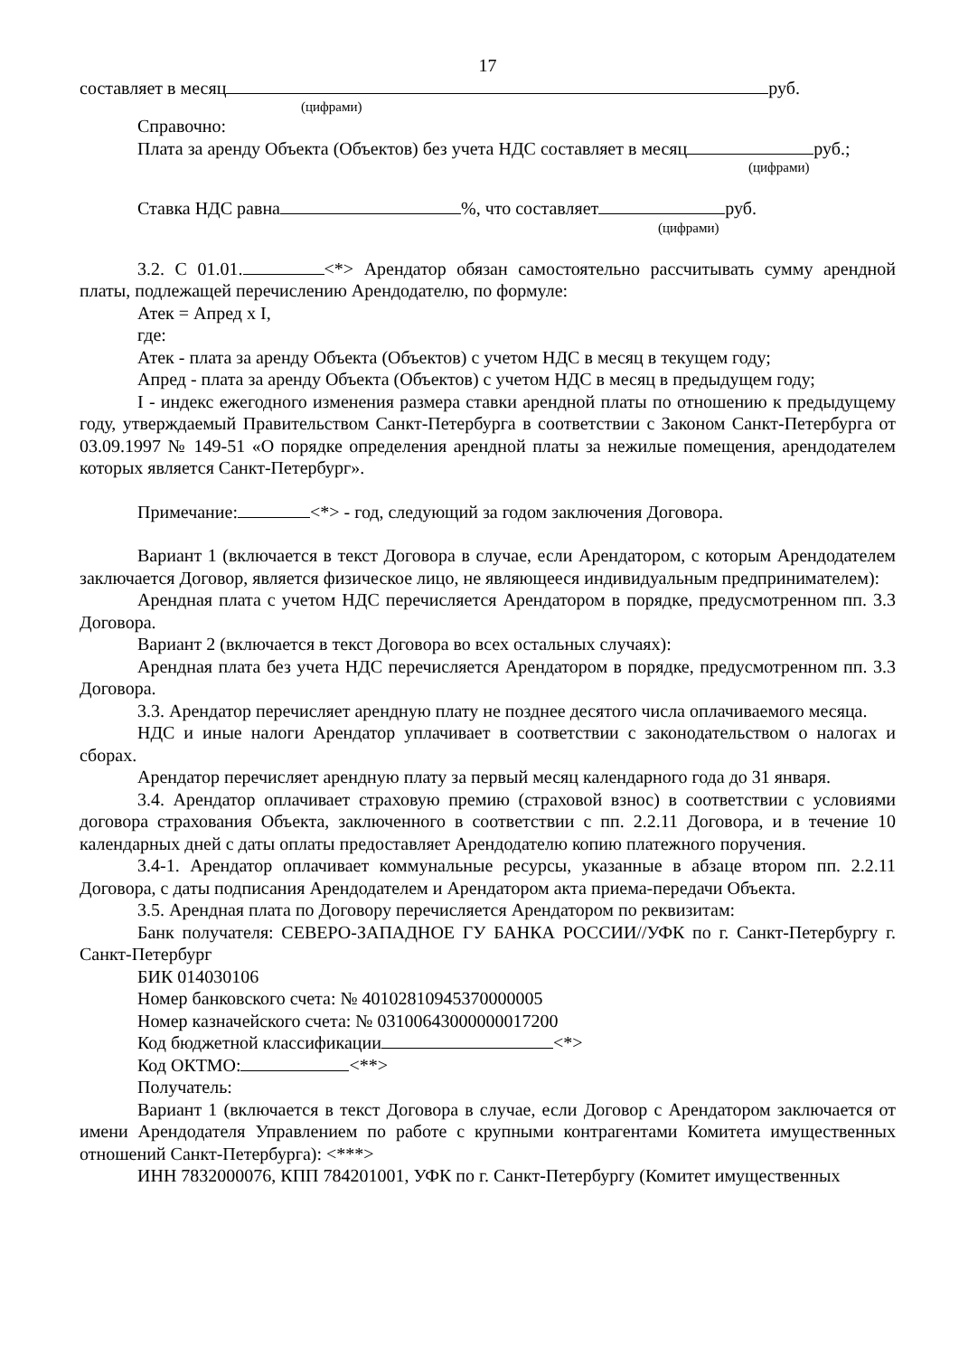17
составляет в месяц руб.
(цифрами)
Справочно:
Плата за аренду Объекта (Объектов) без учета НДС составляет в месяц руб.;
(цифрами)
Ставка НДС равна %, что составляет руб.
(цифрами)
3.2. С 01.01. <*> Арендатор обязан самостоятельно рассчитывать сумму арендной платы, подлежащей перечислению Арендодателю, по формуле:
Атек = Апред x I,
где:
Атек - плата за аренду Объекта (Объектов) с учетом НДС в месяц в текущем году;
Апред - плата за аренду Объекта (Объектов) с учетом НДС в месяц в предыдущем году;
I - индекс ежегодного изменения размера ставки арендной платы по отношению к предыдущему году, утверждаемый Правительством Санкт-Петербурга в соответствии с Законом Санкт-Петербурга от 03.09.1997 № 149-51 «О порядке определения арендной платы за нежилые помещения, арендодателем которых является Санкт-Петербург».
Примечание: <*> - год, следующий за годом заключения Договора.
Вариант 1 (включается в текст Договора в случае, если Арендатором, с которым Арендодателем заключается Договор, является физическое лицо, не являющееся индивидуальным предпринимателем):
Арендная плата с учетом НДС перечисляется Арендатором в порядке, предусмотренном пп. 3.3 Договора.
Вариант 2 (включается в текст Договора во всех остальных случаях):
Арендная плата без учета НДС перечисляется Арендатором в порядке, предусмотренном пп. 3.3 Договора.
3.3. Арендатор перечисляет арендную плату не позднее десятого числа оплачиваемого месяца.
НДС и иные налоги Арендатор уплачивает в соответствии с законодательством о налогах и сборах.
Арендатор перечисляет арендную плату за первый месяц календарного года до 31 января.
3.4. Арендатор оплачивает страховую премию (страховой взнос) в соответствии с условиями договора страхования Объекта, заключенного в соответствии с пп. 2.2.11 Договора, и в течение 10 календарных дней с даты оплаты предоставляет Арендодателю копию платежного поручения.
3.4-1. Арендатор оплачивает коммунальные ресурсы, указанные в абзаце втором пп. 2.2.11 Договора, с даты подписания Арендодателем и Арендатором акта приема-передачи Объекта.
3.5. Арендная плата по Договору перечисляется Арендатором по реквизитам:
Банк получателя: СЕВЕРО-ЗАПАДНОЕ ГУ БАНКА РОССИИ//УФК по г. Санкт-Петербургу г. Санкт-Петербург
БИК 014030106
Номер банковского счета: № 40102810945370000005
Номер казначейского счета: № 03100643000000017200
Код бюджетной классификации <*>
Код ОКТМО: <**>
Получатель:
Вариант 1 (включается в текст Договора в случае, если Договор с Арендатором заключается от имени Арендодателя Управлением по работе с крупными контрагентами Комитета имущественных отношений Санкт-Петербурга): <***>
ИНН 7832000076, КПП 784201001, УФК по г. Санкт-Петербургу (Комитет имущественных